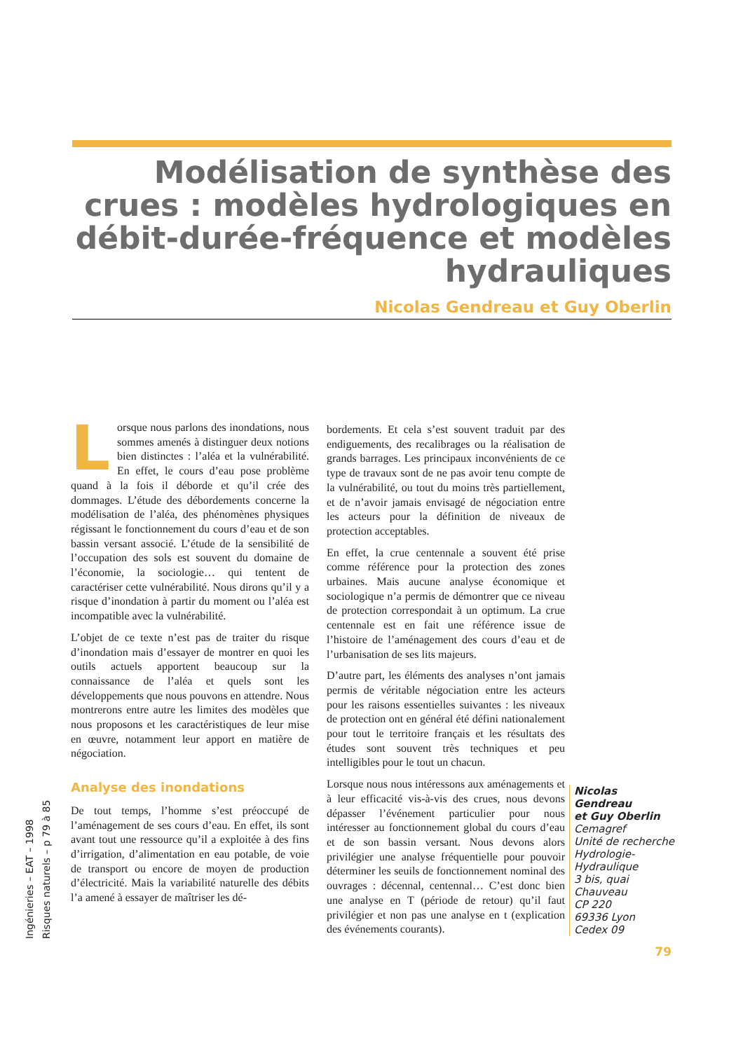Modélisation de synthèse des crues : modèles hydrologiques en débit-durée-fréquence et modèles hydrauliques
Nicolas Gendreau et Guy Oberlin
Lorsque nous parlons des inondations, nous sommes amenés à distinguer deux notions bien distinctes : l’aléa et la vulnérabilité. En effet, le cours d’eau pose problème quand à la fois il déborde et qu’il crée des dommages. L’étude des débordements concerne la modélisation de l’aléa, des phénomènes physiques régissant le fonctionnement du cours d’eau et de son bassin versant associé. L’étude de la sensibilité de l’occupation des sols est souvent du domaine de l’économie, la sociologie… qui tentent de caractériser cette vulnérabilité. Nous dirons qu’il y a risque d’inondation à partir du moment ou l’aléa est incompatible avec la vulnérabilité.
L’objet de ce texte n’est pas de traiter du risque d’inondation mais d’essayer de montrer en quoi les outils actuels apportent beaucoup sur la connaissance de l’aléa et quels sont les développements que nous pouvons en attendre. Nous montrerons entre autre les limites des modèles que nous proposons et les caractéristiques de leur mise en œuvre, notamment leur apport en matière de négociation.
Analyse des inondations
De tout temps, l’homme s’est préoccupé de l’aménagement de ses cours d’eau. En effet, ils sont avant tout une ressource qu’il a exploitée à des fins d’irrigation, d’alimentation en eau potable, de voie de transport ou encore de moyen de production d’électricité. Mais la variabilité naturelle des débits l’a amené à essayer de maîtriser les dé-
bordements. Et cela s’est souvent traduit par des endiguements, des recalibrages ou la réalisation de grands barrages. Les principaux inconvénients de ce type de travaux sont de ne pas avoir tenu compte de la vulnérabilité, ou tout du moins très partiellement, et de n’avoir jamais envisagé de négociation entre les acteurs pour la définition de niveaux de protection acceptables.
En effet, la crue centennale a souvent été prise comme référence pour la protection des zones urbaines. Mais aucune analyse économique et sociologique n’a permis de démontrer que ce niveau de protection correspondait à un optimum. La crue centennale est en fait une référence issue de l’histoire de l’aménagement des cours d’eau et de l’urbanisation de ses lits majeurs.
D’autre part, les éléments des analyses n’ont jamais permis de véritable négociation entre les acteurs pour les raisons essentielles suivantes : les niveaux de protection ont en général été défini nationalement pour tout le territoire français et les résultats des études sont souvent très techniques et peu intelligibles pour le tout un chacun.
Lorsque nous nous intéressons aux aménagements et à leur efficacité vis-à-vis des crues, nous devons dépasser l’événement particulier pour nous intéresser au fonctionnement global du cours d’eau et de son bassin versant. Nous devons alors privilégier une analyse fréquentielle pour pouvoir déterminer les seuils de fonctionnement nominal des ouvrages : décennal, centennal… C’est donc bien une analyse en T (période de retour) qu’il faut privilégier et non pas une analyse en t (explication des événements courants).
Nicolas
Gendreau
et Guy Oberlin
Cemagref
Unité de recherche
Hydrologie-
Hydraulique
3 bis, quai
Chauveau
CP 220
69336 Lyon
Cedex 09
Ingénieries – EAT – 1998
Risques naturels – p 79 à 85
79